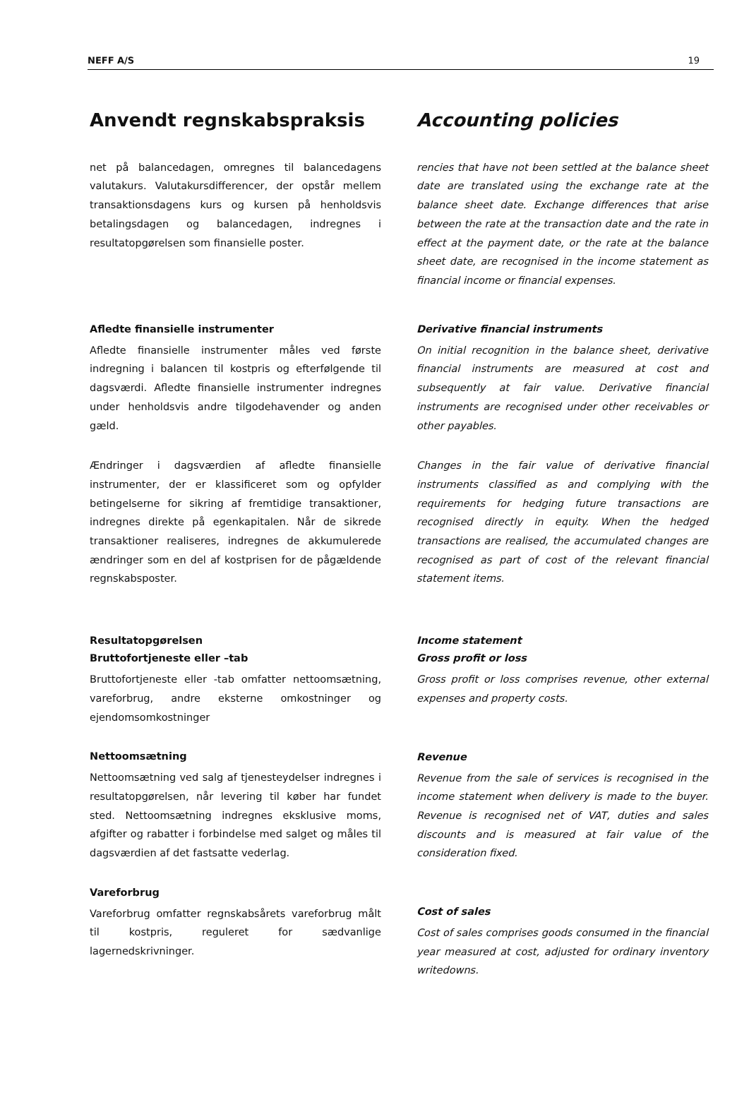NEFF A/S 19
Anvendt regnskabspraksis
net på balancedagen, omregnes til balancedagens valutakurs. Valutakursdifferencer, der opstår mellem transaktionsdagens kurs og kursen på henholdsvis betalingsdagen og balancedagen, indregnes i resultatopgørelsen som finansielle poster.
Afledte finansielle instrumenter
Afledte finansielle instrumenter måles ved første indregning i balancen til kostpris og efterfølgende til dagsværdi. Afledte finansielle instrumenter indregnes under henholdsvis andre tilgodehavender og anden gæld.
Ændringer i dagsværdien af afledte finansielle instrumenter, der er klassificeret som og opfylder betingelserne for sikring af fremtidige transaktioner, indregnes direkte på egenkapitalen. Når de sikrede transaktioner realiseres, indregnes de akkumulerede ændringer som en del af kostprisen for de pågældende regnskabsposter.
Resultatopgørelsen
Bruttofortjeneste eller –tab
Bruttofortjeneste eller -tab omfatter nettoomsætning, vareforbrug, andre eksterne omkostninger og ejendomsomkostninger
Nettoomsætning
Nettoomsætning ved salg af tjenesteydelser indregnes i resultatopgørelsen, når levering til køber har fundet sted. Nettoomsætning indregnes eksklusive moms, afgifter og rabatter i forbindelse med salget og måles til dagsværdien af det fastsatte vederlag.
Vareforbrug
Vareforbrug omfatter regnskabsårets vareforbrug målt til kostpris, reguleret for sædvanlige lagernedskrivninger.
Accounting policies
rencies that have not been settled at the balance sheet date are translated using the exchange rate at the balance sheet date. Exchange differences that arise between the rate at the transaction date and the rate in effect at the payment date, or the rate at the balance sheet date, are recognised in the income statement as financial income or financial expenses.
Derivative financial instruments
On initial recognition in the balance sheet, derivative financial instruments are measured at cost and subsequently at fair value. Derivative financial instruments are recognised under other receivables or other payables.
Changes in the fair value of derivative financial instruments classified as and complying with the requirements for hedging future transactions are recognised directly in equity. When the hedged transactions are realised, the accumulated changes are recognised as part of cost of the relevant financial statement items.
Income statement
Gross profit or loss
Gross profit or loss comprises revenue, other external expenses and property costs.
Revenue
Revenue from the sale of services is recognised in the income statement when delivery is made to the buyer. Revenue is recognised net of VAT, duties and sales discounts and is measured at fair value of the consideration fixed.
Cost of sales
Cost of sales comprises goods consumed in the financial year measured at cost, adjusted for ordinary inventory writedowns.